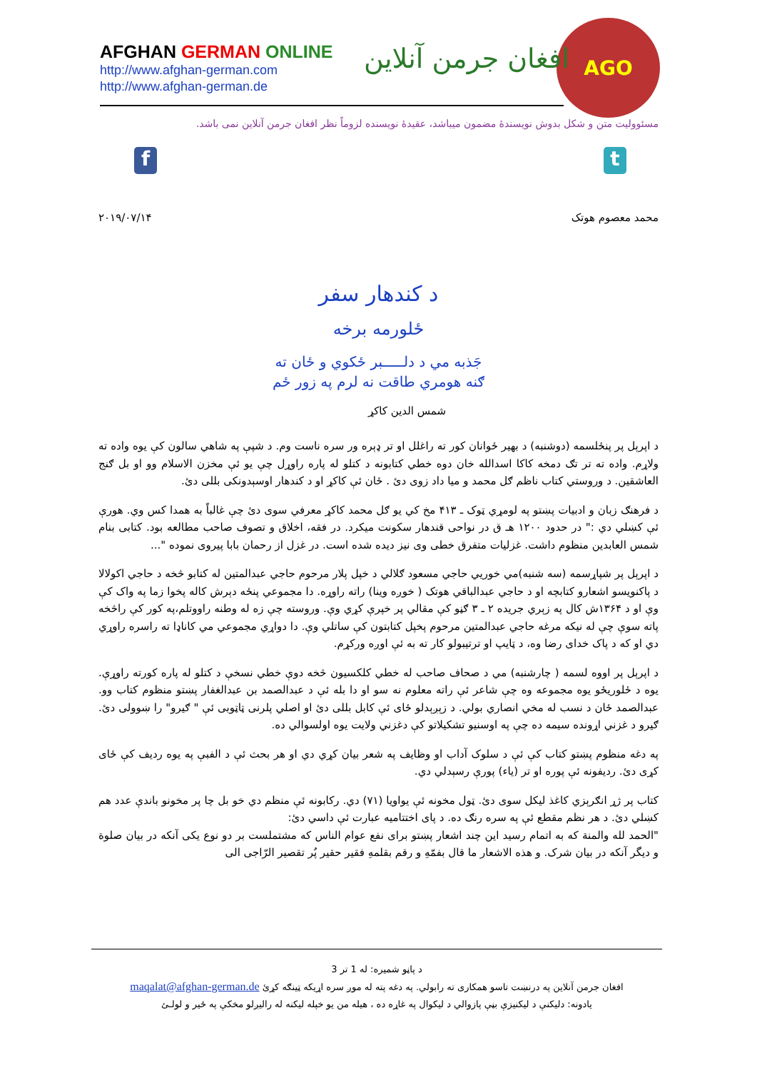AGO
افغان جرمن آنلاین
AFGHAN GERMAN ONLINE
http://www.afghan-german.com
http://www.afghan-german.de
مسئوولیت متن و شکل بدوش نویسندهٔ مضمون میباشد، عقیدهٔ نویسنده لزوماً نظر افغان جرمن آنلاین نمی باشد.
f t
محمد معصوم هوتک ۲۰۱۹/۰۷/۱۴
د کندهار سفر
ځلورمه برخه
جَذبه مي د دلـــــبر ځکوي و ځان ته
ګنه هومري طاقت نه لرم په زور ځم
شمس الدین کاکړ
د اپرېل پر پنځلسمه (دوشنبه) د بهیر ځوانان کور ته راغلل او تر ډېره ور سره ناست وم. د شپې په شاهي سالون کې یوه واده ته ولاړم. واده ته تر تګ دمخه کاکا اسدالله خان دوه خطي کتابونه د کتلو له پاره راوړل چې یو ئې مخزن الاسلام وو او بل ګنج العاشقین. د وروستي کتاب ناظم ګل محمد و میا داد زوی دئ . ځان ئې کاکړ او د کندهار اوسېدونکی بللی دئ.
د فرهنګ زبان و ادبیات پښتو په لومړي ټوک ـ ۴۱۳ مخ کي یو ګل محمد کاکړ معرفي سوی دئ چې غالباً به همدا کس وي. هورې ئې کښلي دي :" در حدود ۱۲۰۰ هـ ق در نواحی قندهار سکونت میکرد. در فقه، اخلاق و تصوف صاحب مطالعه بود. کتابی بنام شمس العابدین منظوم داشت. غزلیات متفرق خطی وی نیز دیده شده است. در غزل از رحمان بابا پیروی نموده "...
د اپرېل پر شپاړسمه (سه شنبه)مي خوریي حاجي مسعود ګلالي د خپل پلار مرحوم حاجي عبدالمتین له کتابو څخه د حاجي اکولالا د پاکنویسو اشعارو کتابچه او د حاجي عبدالباقي هوتک ( خوږه وینا) راته راوړه. دا مجموعي پنځه دېرش کاله پخوا زما په واک کې وې او د ۱۳۶۴ش کال په زېري جریده ۲ ـ ۳ ګڼو کې مقالي پر خپرې کړي وې. وروسته چې زه له وطنه راووتلم،په کور کې راڅخه پاته سوې چې له نیکه مرغه حاجي عبدالمتین مرحوم پخپل کتابتون کې ساتلي وې. دا دواړي مجموعي مي کاناډا ته راسره راوړي دي او که د پاک خدای رضا وه، د ټایپ او ترتیبولو کار ته به ئې اوږه ورکړم.
د اپرېل پر اووه لسمه ( چارشنبه) مي د صحاف صاحب له خطي کلکسیون څخه دوې خطي نسخې د کتلو له پاره کورته راوړې. یوه د ځلوریځو یوه مجموعه وه چې شاعر ئې راته معلوم نه سو او دا بله ئې د عبدالصمد بن عبدالغفار پښتو منظوم کتاب وو. عبدالصمد ځان د نسب له مخي انصاري بولي. د زېږېدلو ځای ئې کابل بللی دئ او اصلي پلرنی ټاټوبی ئې " ګیرو" را ښوولی دئ. ګیرو د غزني اړونده سیمه ده چې په اوسنیو تشکیلاتو کې دغزني ولایت یوه اولسوالي ده.
په دغه منظوم پښتو کتاب کې ئې د سلوک آداب او وظایف په شعر بیان کړي دي او هر بحث ئې د الفبې په یوه ردیف کې ځای کړی دئ. ردیفونه ئې پوره او تر (یاء) پورې رسېدلي دي.
کتاب پر ژړ انګرېزي کاغذ لیکل سوی دئ. ټول مخونه ئې یواویا (۷۱) دي. رکابونه ئې منظم دي خو بل چا پر مخونو باندې عدد هم کښلي دئ. د هر نظم مقطع ئې په سره رنګ ده. د پای اختتامیه عبارت ئې داسي دئ:
"الحمد لله والمنة که به اتمام رسید این چند اشعار پښتو برای نفع عوام الناس که مشتملست بر دو نوع یکی آنکه در بیان صلوة و دیگر آنکه در بیان شرک. و هذه الاشعار ما قال بفمّهِ و رقم بقلمهِ فقیر حقیر پُر تقصیر الرّاجی الی
د پاڼو شمیره: له 1 تر 3
افغان جرمن آنلاین په درنښت تاسو همکاری ته رابولي. په دغه پته له موږ سره اړیکه ټینګه کړئ maqalat@afghan-german.de
یادونه: دلیکنې د لیکنیزې بڼې پازوالي د لیکوال په غاړه ده ، هیله من یو خپله لیکنه له رالیږلو مخکې په ځیر و لولـئ